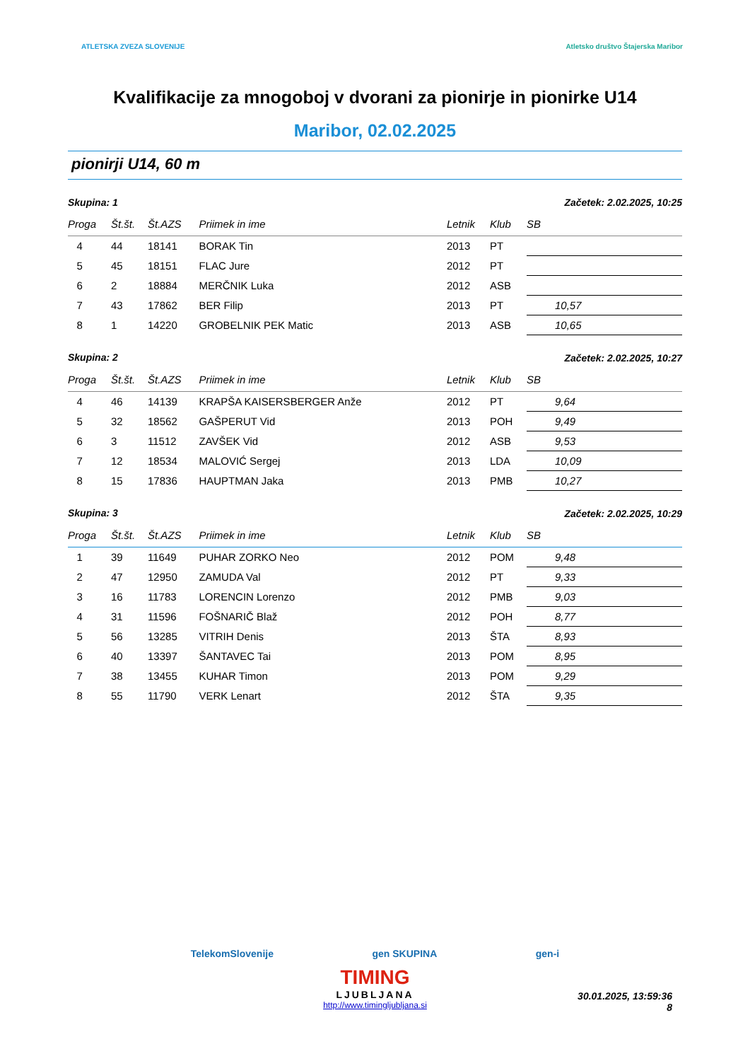ATLETSKA ZVEZA SLOVENIJE Atletsko društvo Štajerska Maribor
Kvalifikacije za mnogoboj v dvorani za pionirje in pionirke U14
Maribor, 02.02.2025
pionirji U14, 60 m
| Skupina: 1 | | | | Začetek: 2.02.2025, 10:25 | | |
| Proga | Št.št. | Št.AZS | Priimek in ime | Letnik | Klub | SB |
| 4 | 44 | 18141 | BORAK Tin | 2013 | PT | |
| 5 | 45 | 18151 | FLAC Jure | 2012 | PT | |
| 6 | 2 | 18884 | MERČNIK Luka | 2012 | ASB | |
| 7 | 43 | 17862 | BER Filip | 2013 | PT | 10,57 |
| 8 | 1 | 14220 | GROBELNIK PEK Matic | 2013 | ASB | 10,65 |
| Skupina: 2 | | | | Začetek: 2.02.2025, 10:27 | | |
| Proga | Št.št. | Št.AZS | Priimek in ime | Letnik | Klub | SB |
| 4 | 46 | 14139 | KRAPŠA KAISERSBERGER Anže | 2012 | PT | 9,64 |
| 5 | 32 | 18562 | GAŠPERUT Vid | 2013 | POH | 9,49 |
| 6 | 3 | 11512 | ZAVŠEK Vid | 2012 | ASB | 9,53 |
| 7 | 12 | 18534 | MALOVIĆ Sergej | 2013 | LDA | 10,09 |
| 8 | 15 | 17836 | HAUPTMAN Jaka | 2013 | PMB | 10,27 |
| Skupina: 3 | | | | Začetek: 2.02.2025, 10:29 | | |
| Proga | Št.št. | Št.AZS | Priimek in ime | Letnik | Klub | SB |
| 1 | 39 | 11649 | PUHAR ZORKO Neo | 2012 | POM | 9,48 |
| 2 | 47 | 12950 | ZAMUDA Val | 2012 | PT | 9,33 |
| 3 | 16 | 11783 | LORENCIN Lorenzo | 2012 | PMB | 9,03 |
| 4 | 31 | 11596 | FOŠNARIČ Blaž | 2012 | POH | 8,77 |
| 5 | 56 | 13285 | VITRIH Denis | 2013 | ŠTA | 8,93 |
| 6 | 40 | 13397 | ŠANTAVEC Tai | 2013 | POM | 8,95 |
| 7 | 38 | 13455 | KUHAR Timon | 2013 | POM | 9,29 |
| 8 | 55 | 11790 | VERK Lenart | 2012 | ŠTA | 9,35 |
TelekomSlovenije gen SKUPINA gen-i
TIMING
LJUBLJANA
http://www.timingljubljana.si
30.01.2025, 13:59:36
8